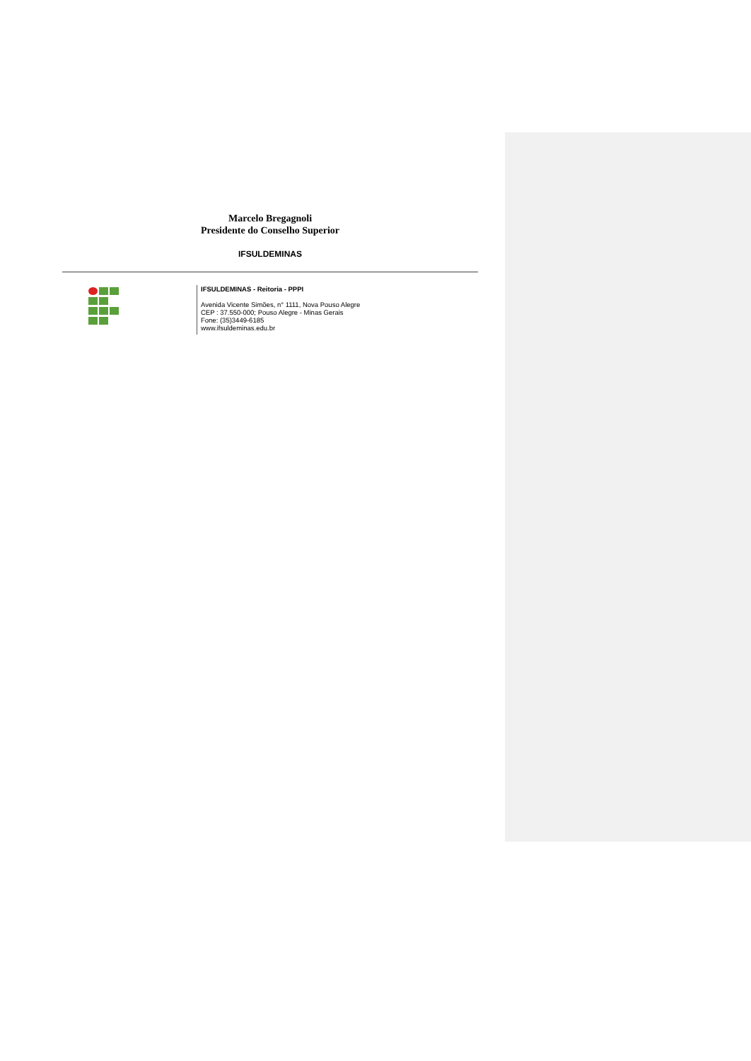Marcelo Bregagnoli
Presidente do Conselho Superior
IFSULDEMINAS
IFSULDEMINAS - Reitoria - PPPI
Avenida Vicente Simões, n° 1111, Nova Pouso Alegre
CEP : 37.550-000; Pouso Alegre - Minas Gerais
Fone: (35)3449-6185
www.ifsuldeminas.edu.br